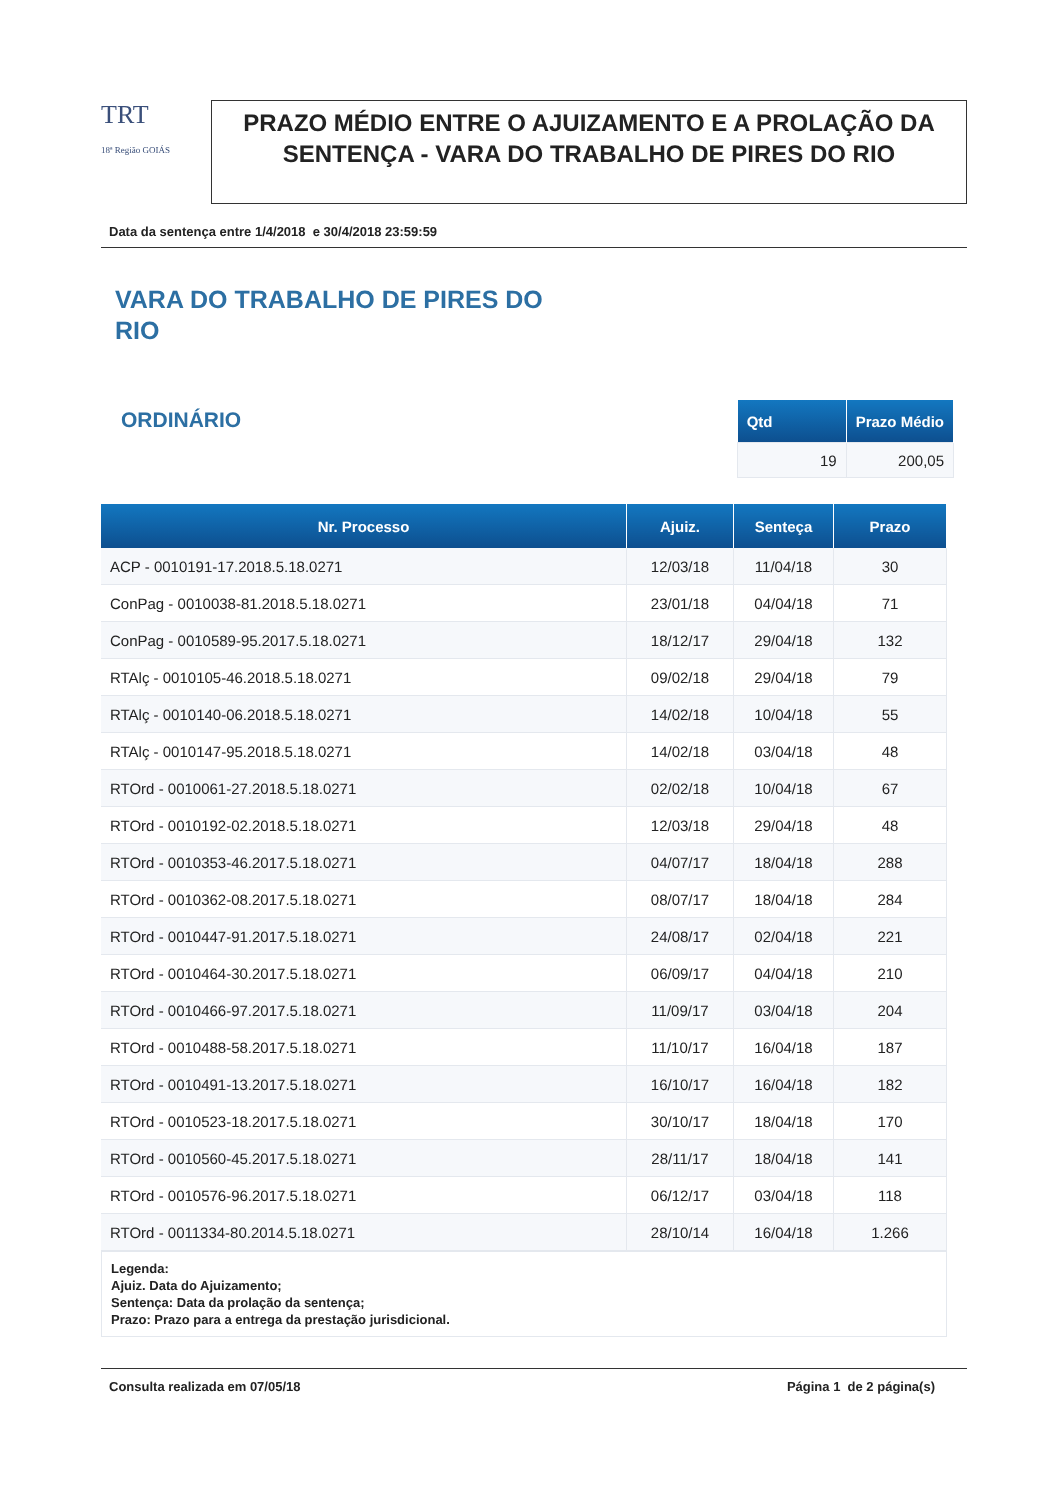TRT
18ª Região GOIÁS
PRAZO MÉDIO ENTRE O AJUIZAMENTO E A PROLAÇÃO DA SENTENÇA - VARA DO TRABALHO DE PIRES DO RIO
Data da sentença entre 1/4/2018 e 30/4/2018 23:59:59
VARA DO TRABALHO DE PIRES DO RIO
ORDINÁRIO
| Qtd | Prazo Médio |
| --- | --- |
| 19 | 200,05 |
| Nr. Processo | Ajuiz. | Senteça | Prazo |
| --- | --- | --- | --- |
| ACP - 0010191-17.2018.5.18.0271 | 12/03/18 | 11/04/18 | 30 |
| ConPag - 0010038-81.2018.5.18.0271 | 23/01/18 | 04/04/18 | 71 |
| ConPag - 0010589-95.2017.5.18.0271 | 18/12/17 | 29/04/18 | 132 |
| RTAlç - 0010105-46.2018.5.18.0271 | 09/02/18 | 29/04/18 | 79 |
| RTAlç - 0010140-06.2018.5.18.0271 | 14/02/18 | 10/04/18 | 55 |
| RTAlç - 0010147-95.2018.5.18.0271 | 14/02/18 | 03/04/18 | 48 |
| RTOrd - 0010061-27.2018.5.18.0271 | 02/02/18 | 10/04/18 | 67 |
| RTOrd - 0010192-02.2018.5.18.0271 | 12/03/18 | 29/04/18 | 48 |
| RTOrd - 0010353-46.2017.5.18.0271 | 04/07/17 | 18/04/18 | 288 |
| RTOrd - 0010362-08.2017.5.18.0271 | 08/07/17 | 18/04/18 | 284 |
| RTOrd - 0010447-91.2017.5.18.0271 | 24/08/17 | 02/04/18 | 221 |
| RTOrd - 0010464-30.2017.5.18.0271 | 06/09/17 | 04/04/18 | 210 |
| RTOrd - 0010466-97.2017.5.18.0271 | 11/09/17 | 03/04/18 | 204 |
| RTOrd - 0010488-58.2017.5.18.0271 | 11/10/17 | 16/04/18 | 187 |
| RTOrd - 0010491-13.2017.5.18.0271 | 16/10/17 | 16/04/18 | 182 |
| RTOrd - 0010523-18.2017.5.18.0271 | 30/10/17 | 18/04/18 | 170 |
| RTOrd - 0010560-45.2017.5.18.0271 | 28/11/17 | 18/04/18 | 141 |
| RTOrd - 0010576-96.2017.5.18.0271 | 06/12/17 | 03/04/18 | 118 |
| RTOrd - 0011334-80.2014.5.18.0271 | 28/10/14 | 16/04/18 | 1.266 |
Legenda:
Ajuiz. Data do Ajuizamento;
Sentença: Data da prolação da sentença;
Prazo: Prazo para a entrega da prestação jurisdicional.
Consulta realizada em 07/05/18 Página 1 de 2 página(s)